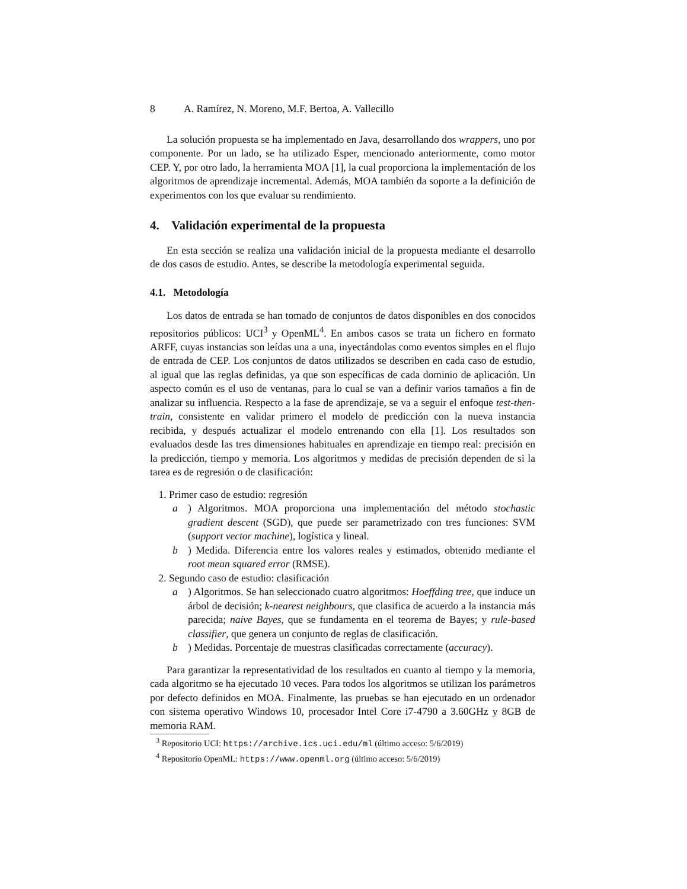8 A. Ramírez, N. Moreno, M.F. Bertoa, A. Vallecillo
La solución propuesta se ha implementado en Java, desarrollando dos wrappers, uno por componente. Por un lado, se ha utilizado Esper, mencionado anteriormente, como motor CEP. Y, por otro lado, la herramienta MOA [1], la cual proporciona la implementación de los algoritmos de aprendizaje incremental. Además, MOA también da soporte a la definición de experimentos con los que evaluar su rendimiento.
4. Validación experimental de la propuesta
En esta sección se realiza una validación inicial de la propuesta mediante el desarrollo de dos casos de estudio. Antes, se describe la metodología experimental seguida.
4.1. Metodología
Los datos de entrada se han tomado de conjuntos de datos disponibles en dos conocidos repositorios públicos: UCI<sup>3</sup> y OpenML<sup>4</sup>. En ambos casos se trata un fichero en formato ARFF, cuyas instancias son leídas una a una, inyectándolas como eventos simples en el flujo de entrada de CEP. Los conjuntos de datos utilizados se describen en cada caso de estudio, al igual que las reglas definidas, ya que son específicas de cada dominio de aplicación. Un aspecto común es el uso de ventanas, para lo cual se van a definir varios tamaños a fin de analizar su influencia. Respecto a la fase de aprendizaje, se va a seguir el enfoque test-then-train, consistente en validar primero el modelo de predicción con la nueva instancia recibida, y después actualizar el modelo entrenando con ella [1]. Los resultados son evaluados desde las tres dimensiones habituales en aprendizaje en tiempo real: precisión en la predicción, tiempo y memoria. Los algoritmos y medidas de precisión dependen de si la tarea es de regresión o de clasificación:
1. Primer caso de estudio: regresión
a) Algoritmos. MOA proporciona una implementación del método stochastic gradient descent (SGD), que puede ser parametrizado con tres funciones: SVM (support vector machine), logística y lineal.
b) Medida. Diferencia entre los valores reales y estimados, obtenido mediante el root mean squared error (RMSE).
2. Segundo caso de estudio: clasificación
a) Algoritmos. Se han seleccionado cuatro algoritmos: Hoeffding tree, que induce un árbol de decisión; k-nearest neighbours, que clasifica de acuerdo a la instancia más parecida; naive Bayes, que se fundamenta en el teorema de Bayes; y rule-based classifier, que genera un conjunto de reglas de clasificación.
b) Medidas. Porcentaje de muestras clasificadas correctamente (accuracy).
Para garantizar la representatividad de los resultados en cuanto al tiempo y la memoria, cada algoritmo se ha ejecutado 10 veces. Para todos los algoritmos se utilizan los parámetros por defecto definidos en MOA. Finalmente, las pruebas se han ejecutado en un ordenador con sistema operativo Windows 10, procesador Intel Core i7-4790 a 3.60GHz y 8GB de memoria RAM.
<sup>3</sup> Repositorio UCI: https://archive.ics.uci.edu/ml (último acceso: 5/6/2019)
<sup>4</sup> Repositorio OpenML: https://www.openml.org (último acceso: 5/6/2019)